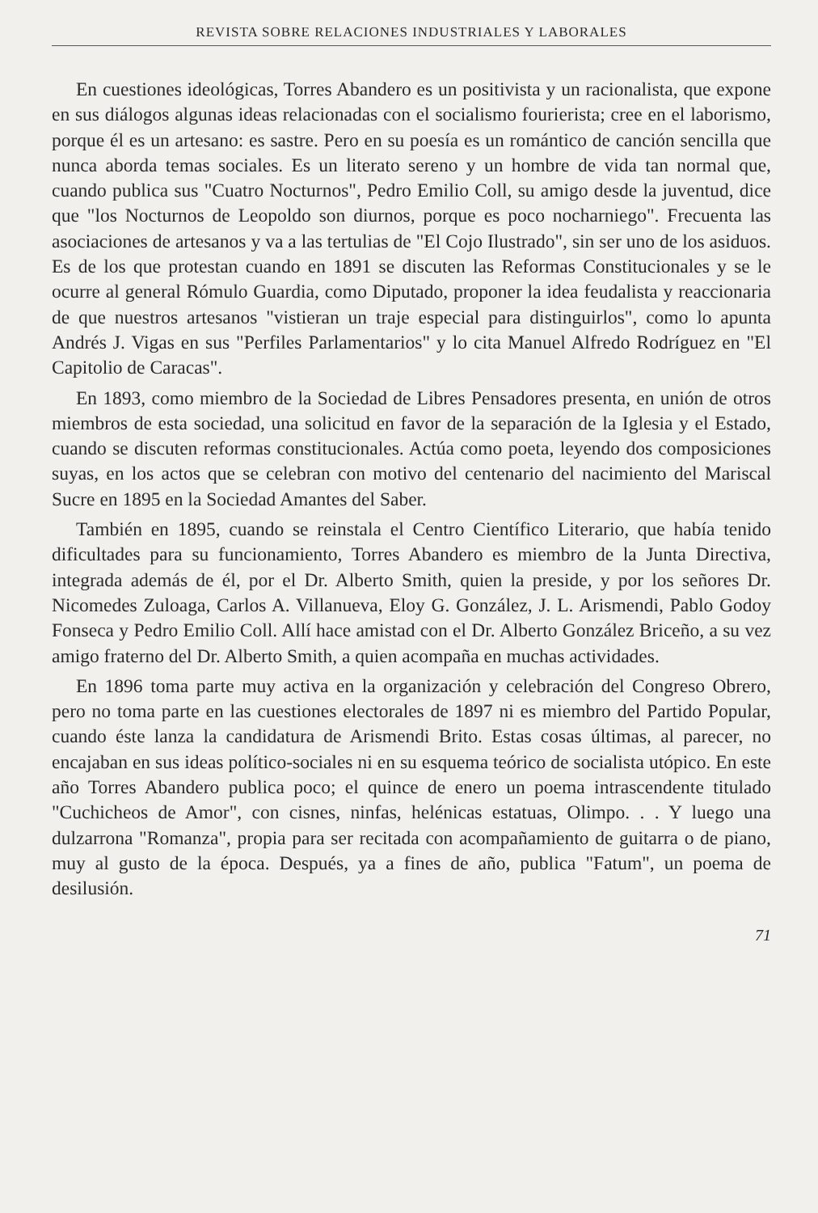REVISTA SOBRE RELACIONES INDUSTRIALES Y LABORALES
En cuestiones ideológicas, Torres Abandero es un positivista y un racionalista, que expone en sus diálogos algunas ideas relacionadas con el socialismo fourierista; cree en el laborismo, porque él es un artesano: es sastre. Pero en su poesía es un romántico de canción sencilla que nunca aborda temas sociales. Es un literato sereno y un hombre de vida tan normal que, cuando publica sus "Cuatro Nocturnos", Pedro Emilio Coll, su amigo desde la juventud, dice que "los Nocturnos de Leopoldo son diurnos, porque es poco nocharniego". Frecuenta las asociaciones de artesanos y va a las tertulias de "El Cojo Ilustrado", sin ser uno de los asiduos. Es de los que protestan cuando en 1891 se discuten las Reformas Constitucionales y se le ocurre al general Rómulo Guardia, como Diputado, proponer la idea feudalista y reaccionaria de que nuestros artesanos "vistieran un traje especial para distinguirlos", como lo apunta Andrés J. Vigas en sus "Perfiles Parlamentarios" y lo cita Manuel Alfredo Rodríguez en "El Capitolio de Caracas".
En 1893, como miembro de la Sociedad de Libres Pensadores presenta, en unión de otros miembros de esta sociedad, una solicitud en favor de la separación de la Iglesia y el Estado, cuando se discuten reformas constitucionales. Actúa como poeta, leyendo dos composiciones suyas, en los actos que se celebran con motivo del centenario del nacimiento del Mariscal Sucre en 1895 en la Sociedad Amantes del Saber.
También en 1895, cuando se reinstala el Centro Científico Literario, que había tenido dificultades para su funcionamiento, Torres Abandero es miembro de la Junta Directiva, integrada además de él, por el Dr. Alberto Smith, quien la preside, y por los señores Dr. Nicomedes Zuloaga, Carlos A. Villanueva, Eloy G. González, J. L. Arismendi, Pablo Godoy Fonseca y Pedro Emilio Coll. Allí hace amistad con el Dr. Alberto González Briceño, a su vez amigo fraterno del Dr. Alberto Smith, a quien acompaña en muchas actividades.
En 1896 toma parte muy activa en la organización y celebración del Congreso Obrero, pero no toma parte en las cuestiones electorales de 1897 ni es miembro del Partido Popular, cuando éste lanza la candidatura de Arismendi Brito. Estas cosas últimas, al parecer, no encajaban en sus ideas político-sociales ni en su esquema teórico de socialista utópico. En este año Torres Abandero publica poco; el quince de enero un poema intrascendente titulado "Cuchicheos de Amor", con cisnes, ninfas, helénicas estatuas, Olimpo. . . Y luego una dulzarrona "Romanza", propia para ser recitada con acompañamiento de guitarra o de piano, muy al gusto de la época. Después, ya a fines de año, publica "Fatum", un poema de desilusión.
71